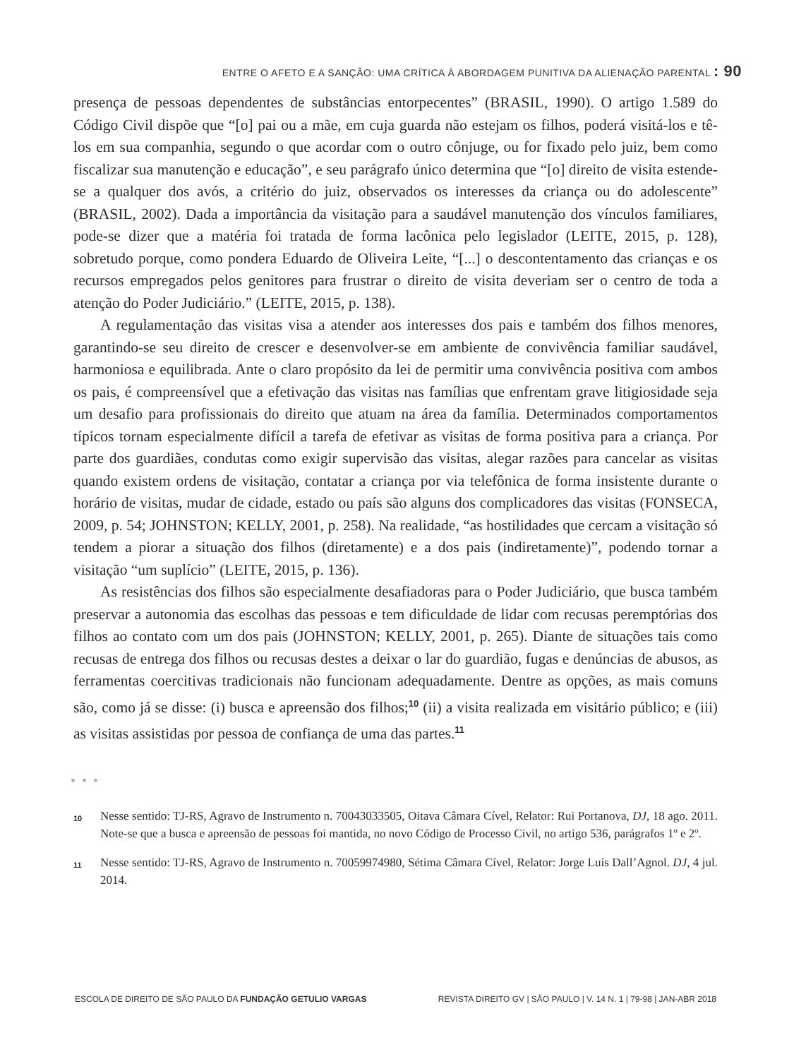ENTRE O AFETO E A SANÇÃO: UMA CRÍTICA À ABORDAGEM PUNITIVA DA ALIENAÇÃO PARENTAL : 90
presença de pessoas dependentes de substâncias entorpecentes” (BRASIL, 1990). O artigo 1.589 do Código Civil dispõe que “[o] pai ou a mãe, em cuja guarda não estejam os filhos, poderá visitá-los e tê-los em sua companhia, segundo o que acordar com o outro cônjuge, ou for fixado pelo juiz, bem como fiscalizar sua manutenção e educação”, e seu parágrafo único determina que “[o] direito de visita estende-se a qualquer dos avós, a critério do juiz, observados os interesses da criança ou do adolescente” (BRASIL, 2002). Dada a importância da visitação para a saudável manutenção dos vínculos familiares, pode-se dizer que a matéria foi tratada de forma lacônica pelo legislador (LEITE, 2015, p. 128), sobretudo porque, como pondera Eduardo de Oliveira Leite, “[...] o descontentamento das crianças e os recursos empregados pelos genitores para frustrar o direito de visita deveriam ser o centro de toda a atenção do Poder Judiciário.” (LEITE, 2015, p. 138).
A regulamentação das visitas visa a atender aos interesses dos pais e também dos filhos menores, garantindo-se seu direito de crescer e desenvolver-se em ambiente de convivência familiar saudável, harmoniosa e equilibrada. Ante o claro propósito da lei de permitir uma convivência positiva com ambos os pais, é compreensível que a efetivação das visitas nas famílias que enfrentam grave litigiosidade seja um desafio para profissionais do direito que atuam na área da família. Determinados comportamentos típicos tornam especialmente difícil a tarefa de efetivar as visitas de forma positiva para a criança. Por parte dos guardiães, condutas como exigir supervisão das visitas, alegar razões para cancelar as visitas quando existem ordens de visitação, contatar a criança por via telefônica de forma insistente durante o horário de visitas, mudar de cidade, estado ou país são alguns dos complicadores das visitas (FONSECA, 2009, p. 54; JOHNSTON; KELLY, 2001, p. 258). Na realidade, “as hostilidades que cercam a visitação só tendem a piorar a situação dos filhos (diretamente) e a dos pais (indiretamente)”, podendo tornar a visitação “um suplício” (LEITE, 2015, p. 136).
As resistências dos filhos são especialmente desafiadoras para o Poder Judiciário, que busca também preservar a autonomia das escolhas das pessoas e tem dificuldade de lidar com recusas peremptórias dos filhos ao contato com um dos pais (JOHNSTON; KELLY, 2001, p. 265). Diante de situações tais como recusas de entrega dos filhos ou recusas destes a deixar o lar do guardião, fugas e denúncias de abusos, as ferramentas coercitivas tradicionais não funcionam adequadamente. Dentre as opções, as mais comuns são, como já se disse: (i) busca e apreensão dos filhos;<sup>10</sup> (ii) a visita realizada em visitário público; e (iii) as visitas assistidas por pessoa de confiança de uma das partes.<sup>11</sup>
• • •
10 Nesse sentido: TJ-RS, Agravo de Instrumento n. 70043033505, Oitava Câmara Cível, Relator: Rui Portanova, DJ, 18 ago. 2011. Note-se que a busca e apreensão de pessoas foi mantida, no novo Código de Processo Civil, no artigo 536, parágrafos 1º e 2º.
11 Nesse sentido: TJ-RS, Agravo de Instrumento n. 70059974980, Sétima Câmara Cível, Relator: Jorge Luís Dall’Agnol. DJ, 4 jul. 2014.
ESCOLA DE DIREITO DE SÃO PAULO DA FUNDAÇÃO GETULIO VARGAS REVISTA DIREITO GV | SÃO PAULO | V. 14 N. 1 | 79-98 | JAN-ABR 2018